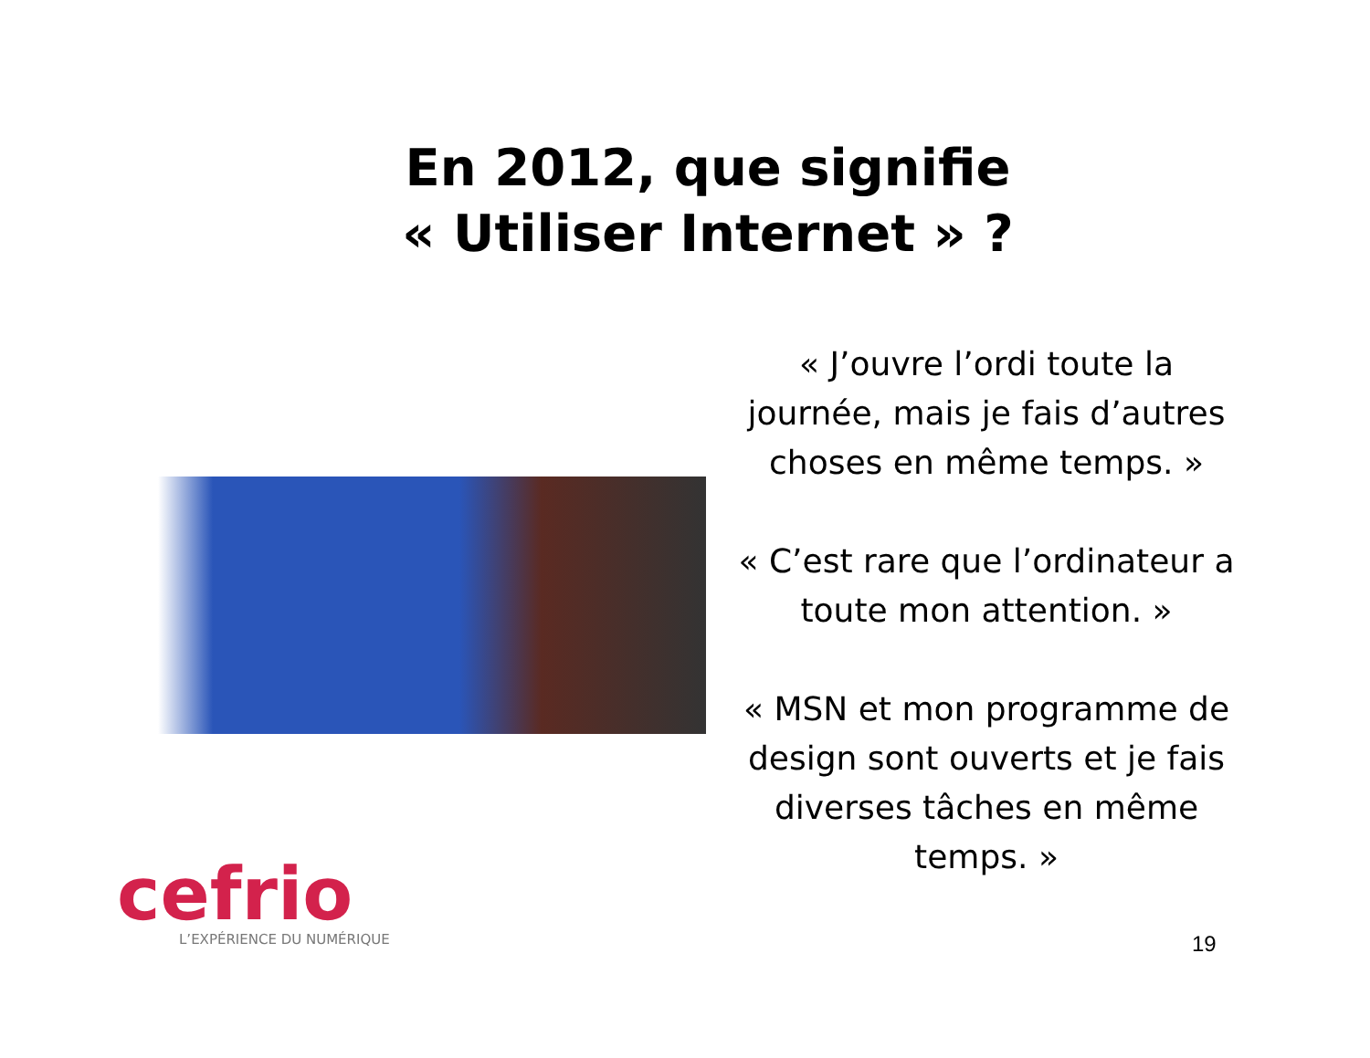En 2012, que signifie
« Utiliser Internet » ?
« J’ouvre l’ordi toute la journée, mais je fais d’autres choses en même temps. »
« C’est rare que l’ordinateur a toute mon attention. »
« MSN et mon programme de design sont ouverts et je fais diverses tâches en même temps. »
cefrio
L’EXPÉRIENCE DU NUMÉRIQUE
19